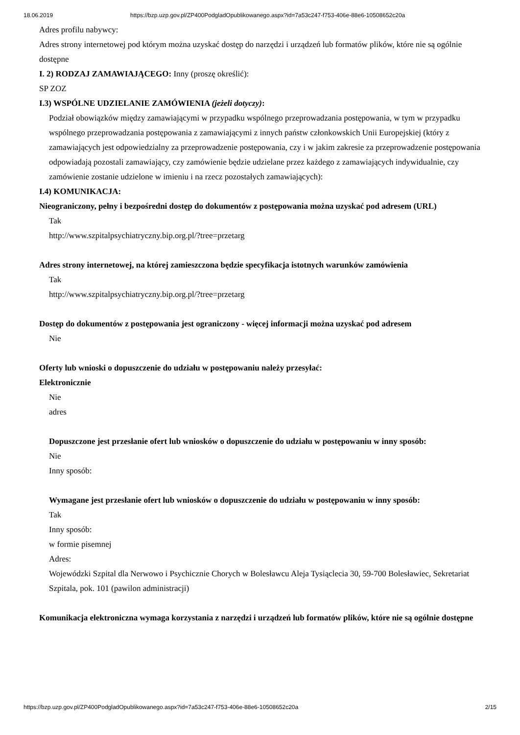18.06.2019 https://bzp.uzp.gov.pl/ZP400PodgladOpublikowanego.aspx?id=7a53c247-f753-406e-88e6-10508652c20a
Adres profilu nabywcy:
Adres strony internetowej pod którym można uzyskać dostęp do narzędzi i urządzeń lub formatów plików, które nie są ogólnie dostępne
I. 2) RODZAJ ZAMAWIAJĄCEGO: Inny (proszę określić):
SP ZOZ
I.3) WSPÓLNE UDZIELANIE ZAMÓWIENIA (jeżeli dotyczy):
Podział obowiązków między zamawiającymi w przypadku wspólnego przeprowadzania postępowania, w tym w przypadku wspólnego przeprowadzania postępowania z zamawiającymi z innych państw członkowskich Unii Europejskiej (który z zamawiających jest odpowiedzialny za przeprowadzenie postępowania, czy i w jakim zakresie za przeprowadzenie postępowania odpowiadają pozostali zamawiający, czy zamówienie będzie udzielane przez każdego z zamawiających indywidualnie, czy zamówienie zostanie udzielone w imieniu i na rzecz pozostałych zamawiających):
I.4) KOMUNIKACJA:
Nieograniczony, pełny i bezpośredni dostęp do dokumentów z postępowania można uzyskać pod adresem (URL)
Tak
http://www.szpitalpsychiatryczny.bip.org.pl/?tree=przetarg
Adres strony internetowej, na której zamieszczona będzie specyfikacja istotnych warunków zamówienia
Tak
http://www.szpitalpsychiatryczny.bip.org.pl/?tree=przetarg
Dostęp do dokumentów z postępowania jest ograniczony - więcej informacji można uzyskać pod adresem
Nie
Oferty lub wnioski o dopuszczenie do udziału w postępowaniu należy przesyłać:
Elektronicznie
Nie
adres
Dopuszczone jest przesłanie ofert lub wniosków o dopuszczenie do udziału w postępowaniu w inny sposób:
Nie
Inny sposób:
Wymagane jest przesłanie ofert lub wniosków o dopuszczenie do udziału w postępowaniu w inny sposób:
Tak
Inny sposób:
w formie pisemnej
Adres:
Wojewódzki Szpital dla Nerwowo i Psychicznie Chorych w Bolesławcu Aleja Tysiąclecia 30, 59-700 Bolesławiec, Sekretariat Szpitala, pok. 101 (pawilon administracji)
Komunikacja elektroniczna wymaga korzystania z narzędzi i urządzeń lub formatów plików, które nie są ogólnie dostępne
https://bzp.uzp.gov.pl/ZP400PodgladOpublikowanego.aspx?id=7a53c247-f753-406e-88e6-10508652c20a 2/15